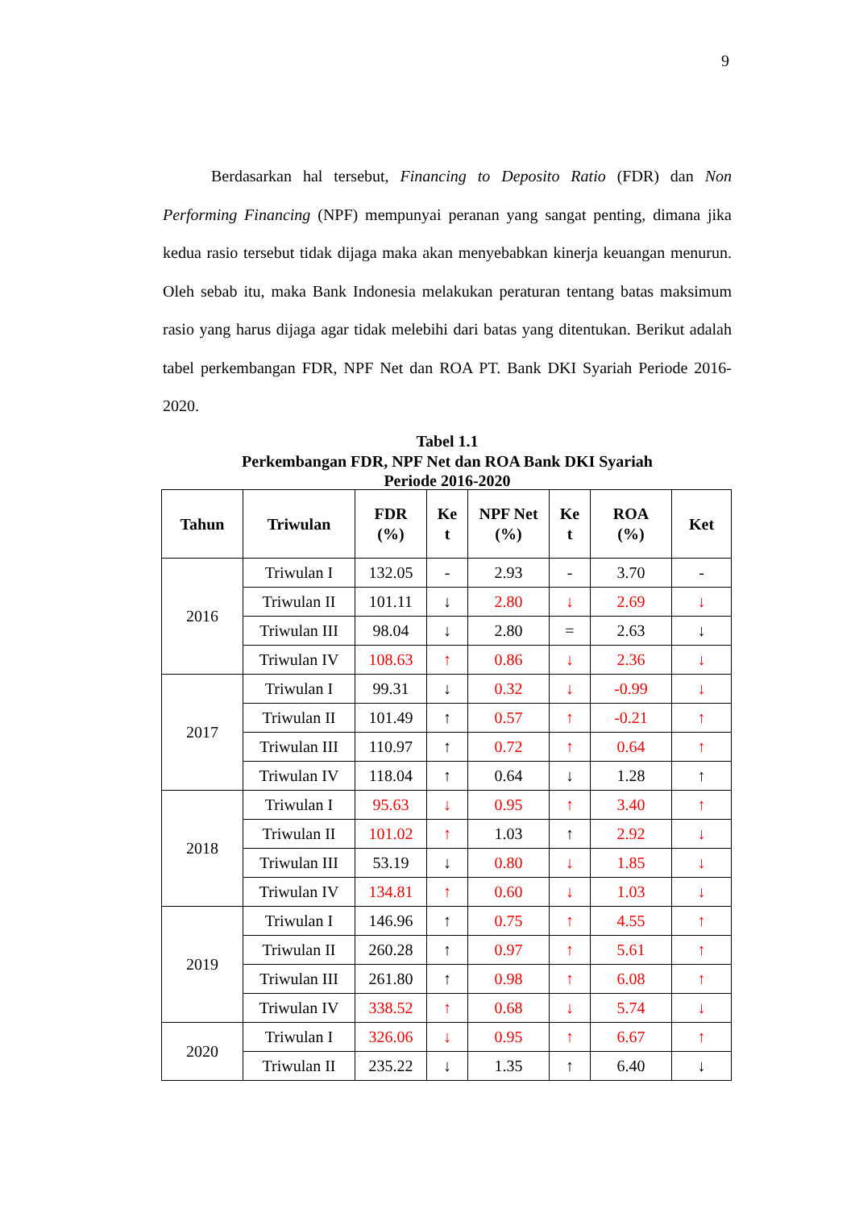9
Berdasarkan hal tersebut, Financing to Deposito Ratio (FDR) dan Non Performing Financing (NPF) mempunyai peranan yang sangat penting, dimana jika kedua rasio tersebut tidak dijaga maka akan menyebabkan kinerja keuangan menurun. Oleh sebab itu, maka Bank Indonesia melakukan peraturan tentang batas maksimum rasio yang harus dijaga agar tidak melebihi dari batas yang ditentukan. Berikut adalah tabel perkembangan FDR, NPF Net dan ROA PT. Bank DKI Syariah Periode 2016-2020.
Tabel 1.1
Perkembangan FDR, NPF Net dan ROA Bank DKI Syariah
Periode 2016-2020
| Tahun | Triwulan | FDR (%) | Ke t | NPF Net (%) | Ke t | ROA (%) | Ket |
| --- | --- | --- | --- | --- | --- | --- | --- |
| 2016 | Triwulan I | 132.05 | - | 2.93 | - | 3.70 | - |
| | Triwulan II | 101.11 | ↓ | 2.80 | ↓ | 2.69 | ↓ |
| | Triwulan III | 98.04 | ↓ | 2.80 | = | 2.63 | ↓ |
| | Triwulan IV | 108.63 | ↑ | 0.86 | ↓ | 2.36 | ↓ |
| 2017 | Triwulan I | 99.31 | ↓ | 0.32 | ↓ | -0.99 | ↓ |
| | Triwulan II | 101.49 | ↑ | 0.57 | ↑ | -0.21 | ↑ |
| | Triwulan III | 110.97 | ↑ | 0.72 | ↑ | 0.64 | ↑ |
| | Triwulan IV | 118.04 | ↑ | 0.64 | ↓ | 1.28 | ↑ |
| 2018 | Triwulan I | 95.63 | ↓ | 0.95 | ↑ | 3.40 | ↑ |
| | Triwulan II | 101.02 | ↑ | 1.03 | ↑ | 2.92 | ↓ |
| | Triwulan III | 53.19 | ↓ | 0.80 | ↓ | 1.85 | ↓ |
| | Triwulan IV | 134.81 | ↑ | 0.60 | ↓ | 1.03 | ↓ |
| 2019 | Triwulan I | 146.96 | ↑ | 0.75 | ↑ | 4.55 | ↑ |
| | Triwulan II | 260.28 | ↑ | 0.97 | ↑ | 5.61 | ↑ |
| | Triwulan III | 261.80 | ↑ | 0.98 | ↑ | 6.08 | ↑ |
| | Triwulan IV | 338.52 | ↑ | 0.68 | ↓ | 5.74 | ↓ |
| 2020 | Triwulan I | 326.06 | ↓ | 0.95 | ↑ | 6.67 | ↑ |
| | Triwulan II | 235.22 | ↓ | 1.35 | ↑ | 6.40 | ↓ |